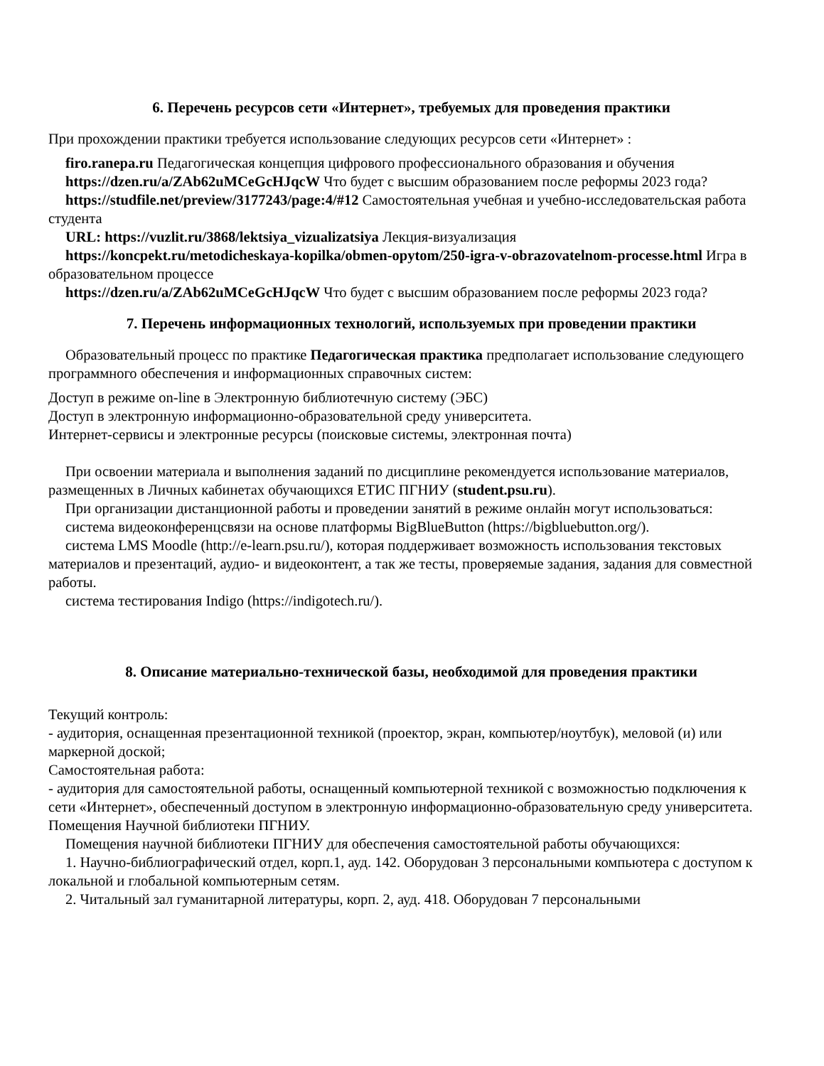6. Перечень ресурсов сети «Интернет», требуемых для проведения практики
При прохождении практики требуется использование следующих ресурсов сети «Интернет» :
firo.ranepa.ru Педагогическая концепция цифрового профессионального образования и обучения
https://dzen.ru/a/ZAb62uMCeGcHJqcW Что будет с высшим образованием после реформы 2023 года?
https://studfile.net/preview/3177243/page:4/#12 Самостоятельная учебная и учебно-исследовательская работа студента
URL: https://vuzlit.ru/3868/lektsiya_vizualizatsiya Лекция-визуализация
https://koncpekt.ru/metodicheskaya-kopilka/obmen-opytom/250-igra-v-obrazovatelnom-processe.html Игра в образовательном процессе
https://dzen.ru/a/ZAb62uMCeGcHJqcW Что будет с высшим образованием после реформы 2023 года?
7. Перечень информационных технологий, используемых при проведении практики
Образовательный процесс по практике Педагогическая практика предполагает использование следующего программного обеспечения и информационных справочных систем:
Доступ в режиме on-line в Электронную библиотечную систему (ЭБС)
Доступ в электронную информационно-образовательной среду университета.
Интернет-сервисы и электронные ресурсы (поисковые системы, электронная почта)
При освоении материала и выполнения заданий по дисциплине рекомендуется использование материалов, размещенных в Личных кабинетах обучающихся ЕТИС ПГНИУ (student.psu.ru).
При организации дистанционной работы и проведении занятий в режиме онлайн могут использоваться:
система видеоконференцсвязи на основе платформы BigBlueButton (https://bigbluebutton.org/).
система LMS Moodle (http://e-learn.psu.ru/), которая поддерживает возможность использования текстовых материалов и презентаций, аудио- и видеоконтент, а так же тесты, проверяемые задания, задания для совместной работы.
система тестирования Indigo (https://indigotech.ru/).
8. Описание материально-технической базы, необходимой для проведения практики
Текущий контроль:
- аудитория, оснащенная презентационной техникой (проектор, экран, компьютер/ноутбук), меловой (и) или маркерной доской;
Самостоятельная работа:
- аудитория для самостоятельной работы, оснащенный компьютерной техникой с возможностью подключения к сети «Интернет», обеспеченный доступом в электронную информационно-образовательную среду университета.
Помещения Научной библиотеки ПГНИУ.
Помещения научной библиотеки ПГНИУ для обеспечения самостоятельной работы обучающихся:
1. Научно-библиографический отдел, корп.1, ауд. 142. Оборудован 3 персональными компьютера с доступом к локальной и глобальной компьютерным сетям.
2. Читальный зал гуманитарной литературы, корп. 2, ауд. 418. Оборудован 7 персональными